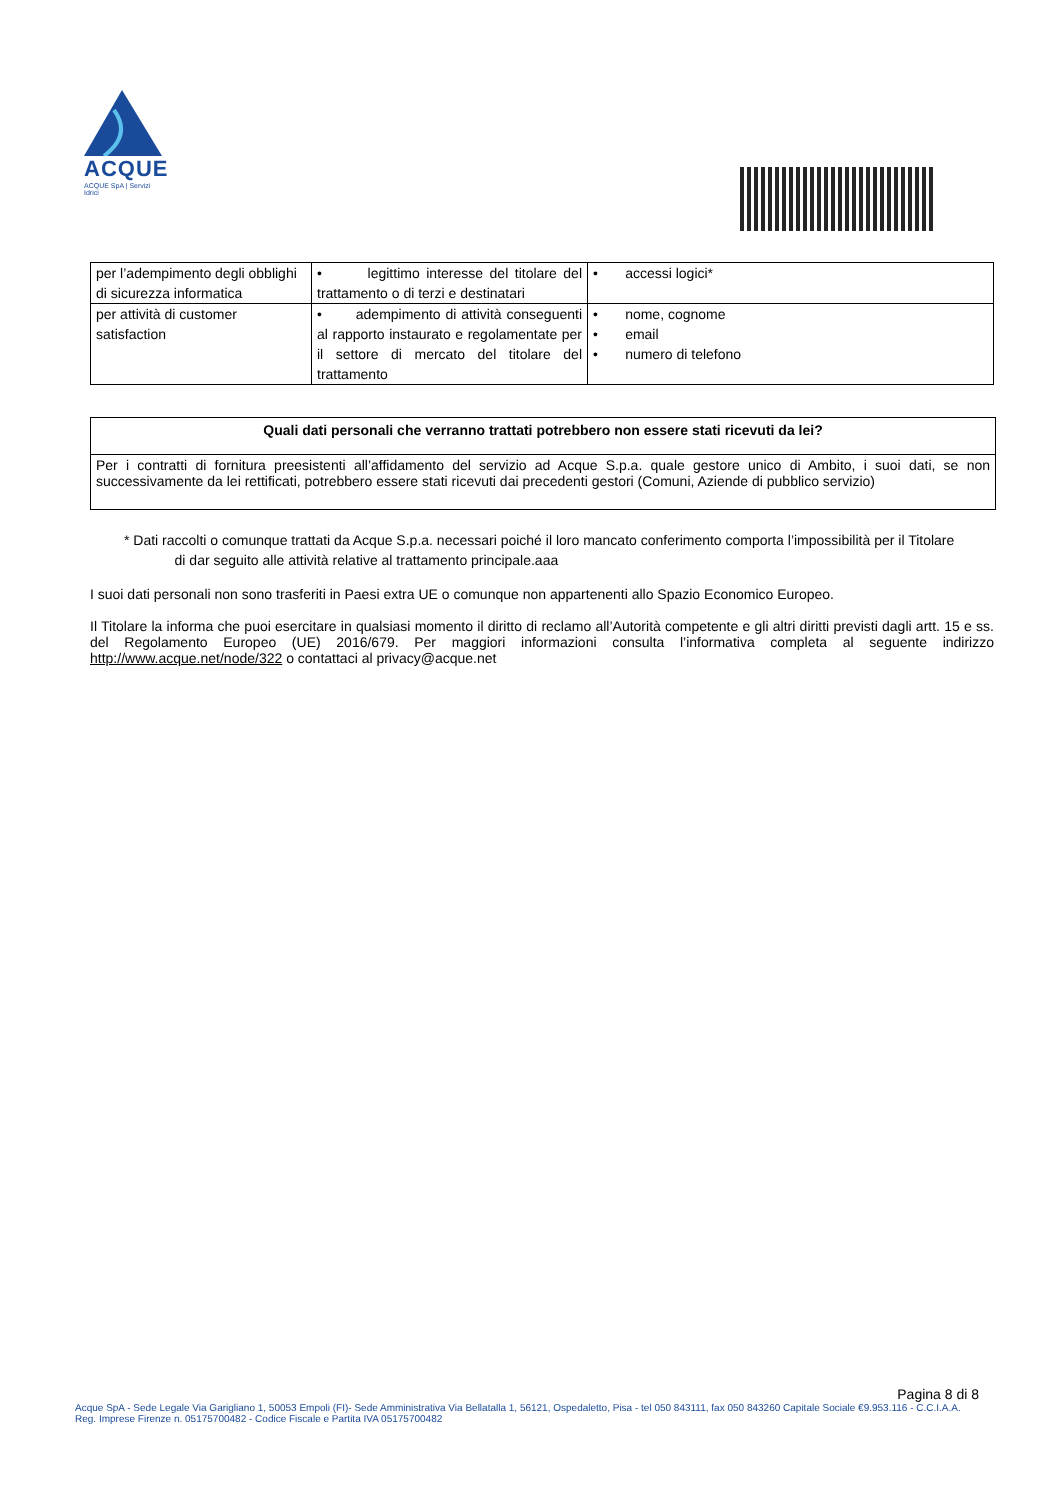ACQUE
ACQUE SpA | Servizi Idrici
| per l’adempimento degli obblighi di sicurezza informatica | • legittimo interesse del titolare del trattamento o di terzi e destinatari | • accessi logici* |
| per attività di customer satisfaction | • adempimento di attività conseguenti al rapporto instaurato e regolamentate per il settore di mercato del titolare del trattamento | • nome, cognome • email • numero di telefono |
Quali dati personali che verranno trattati potrebbero non essere stati ricevuti da lei?
Per i contratti di fornitura preesistenti all’affidamento del servizio ad Acque S.p.a. quale gestore unico di Ambito, i suoi dati, se non successivamente da lei rettificati, potrebbero essere stati ricevuti dai precedenti gestori (Comuni, Aziende di pubblico servizio)
* Dati raccolti o comunque trattati da Acque S.p.a. necessari poiché il loro mancato conferimento comporta l’impossibilità per il Titolare
di dar seguito alle attività relative al trattamento principale.aaa
I suoi dati personali non sono trasferiti in Paesi extra UE o comunque non appartenenti allo Spazio Economico Europeo.
Il Titolare la informa che puoi esercitare in qualsiasi momento il diritto di reclamo all’Autorità competente e gli altri diritti previsti dagli artt. 15 e ss. del Regolamento Europeo (UE) 2016/679. Per maggiori informazioni consulta l’informativa completa al seguente indirizzo http://www.acque.net/node/322 o contattaci al privacy@acque.net
Pagina 8 di 8
Acque SpA - Sede Legale Via Garigliano 1, 50053 Empoli (FI)- Sede Amministrativa Via Bellatalla 1, 56121, Ospedaletto, Pisa - tel 050 843111, fax 050 843260 Capitale Sociale €9.953.116 - C.C.I.A.A. Reg. Imprese Firenze n. 05175700482 - Codice Fiscale e Partita IVA 05175700482